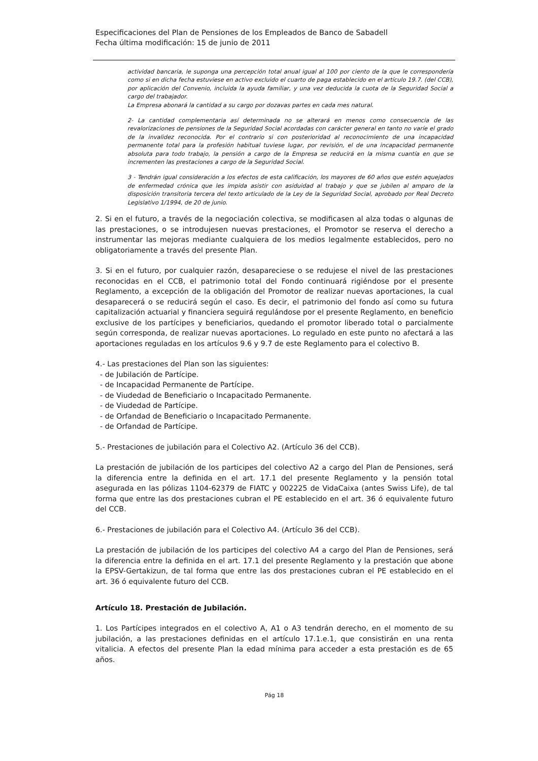Especificaciones del Plan de Pensiones de los Empleados de Banco de Sabadell
Fecha última modificación: 15 de junio de 2011
actividad bancaria, le suponga una percepción total anual igual al 100 por ciento de la que le correspondería como si en dicha fecha estuviese en activo excluido el cuarto de paga establecido en el artículo 19.7. (del CCB), por aplicación del Convenio, incluida la ayuda familiar, y una vez deducida la cuota de la Seguridad Social a cargo del trabajador.
La Empresa abonará la cantidad a su cargo por dozavas partes en cada mes natural.
2- La cantidad complementaria así determinada no se alterará en menos como consecuencia de las revalorizaciones de pensiones de la Seguridad Social acordadas con carácter general en tanto no varíe el grado de la invalidez reconocida. Por el contrario si con posterioridad al reconocimiento de una incapacidad permanente total para la profesión habitual tuviese lugar, por revisión, el de una incapacidad permanente absoluta para todo trabajo, la pensión a cargo de la Empresa se reducirá en la misma cuantía en que se incrementen las prestaciones a cargo de la Seguridad Social.
3 - Tendrán igual consideración a los efectos de esta calificación, los mayores de 60 años que estén aquejados de enfermedad crónica que les impida asistir con asiduidad al trabajo y que se jubilen al amparo de la disposición transitoria tercera del texto articulado de la Ley de la Seguridad Social, aprobado por Real Decreto Legislativo 1/1994, de 20 de junio.
2. Si en el futuro, a través de la negociación colectiva, se modificasen al alza todas o algunas de las prestaciones, o se introdujesen nuevas prestaciones, el Promotor se reserva el derecho a instrumentar las mejoras mediante cualquiera de los medios legalmente establecidos, pero no obligatoriamente a través del presente Plan.
3. Si en el futuro, por cualquier razón, desapareciese o se redujese el nivel de las prestaciones reconocidas en el CCB, el patrimonio total del Fondo continuará rigiéndose por el presente Reglamento, a excepción de la obligación del Promotor de realizar nuevas aportaciones, la cual desaparecerá o se reducirá según el caso. Es decir, el patrimonio del fondo así como su futura capitalización actuarial y financiera seguirá regulándose por el presente Reglamento, en beneficio exclusive de los partícipes y beneficiarios, quedando el promotor liberado total o parcialmente según corresponda, de realizar nuevas aportaciones. Lo regulado en este punto no afectará a las aportaciones reguladas en los artículos 9.6 y 9.7 de este Reglamento para el colectivo B.
4.- Las prestaciones del Plan son las siguientes:
- de Jubilación de Partícipe.
- de Incapacidad Permanente de Partícipe.
- de Viudedad de Beneficiario o Incapacitado Permanente.
- de Viudedad de Partícipe.
- de Orfandad de Beneficiario o Incapacitado Permanente.
- de Orfandad de Partícipe.
5.- Prestaciones de jubilación para el Colectivo A2. (Artículo 36 del CCB).
La prestación de jubilación de los participes del colectivo A2 a cargo del Plan de Pensiones, será la diferencia entre la definida en el art. 17.1 del presente Reglamento y la pensión total asegurada en las pólizas 1104-62379 de FIATC y 002225 de VidaCaixa (antes Swiss Life), de tal forma que entre las dos prestaciones cubran el PE establecido en el art. 36 ó equivalente futuro del CCB.
6.- Prestaciones de jubilación para el Colectivo A4. (Artículo 36 del CCB).
La prestación de jubilación de los participes del colectivo A4 a cargo del Plan de Pensiones, será la diferencia entre la definida en el art. 17.1 del presente Reglamento y la prestación que abone la EPSV-Gertakizun, de tal forma que entre las dos prestaciones cubran el PE establecido en el art. 36 ó equivalente futuro del CCB.
Artículo 18. Prestación de Jubilación.
1. Los Partícipes integrados en el colectivo A, A1 o A3 tendrán derecho, en el momento de su jubilación, a las prestaciones definidas en el artículo 17.1.e.1, que consistirán en una renta vitalicia. A efectos del presente Plan la edad mínima para acceder a esta prestación es de 65 años.
Pág 18